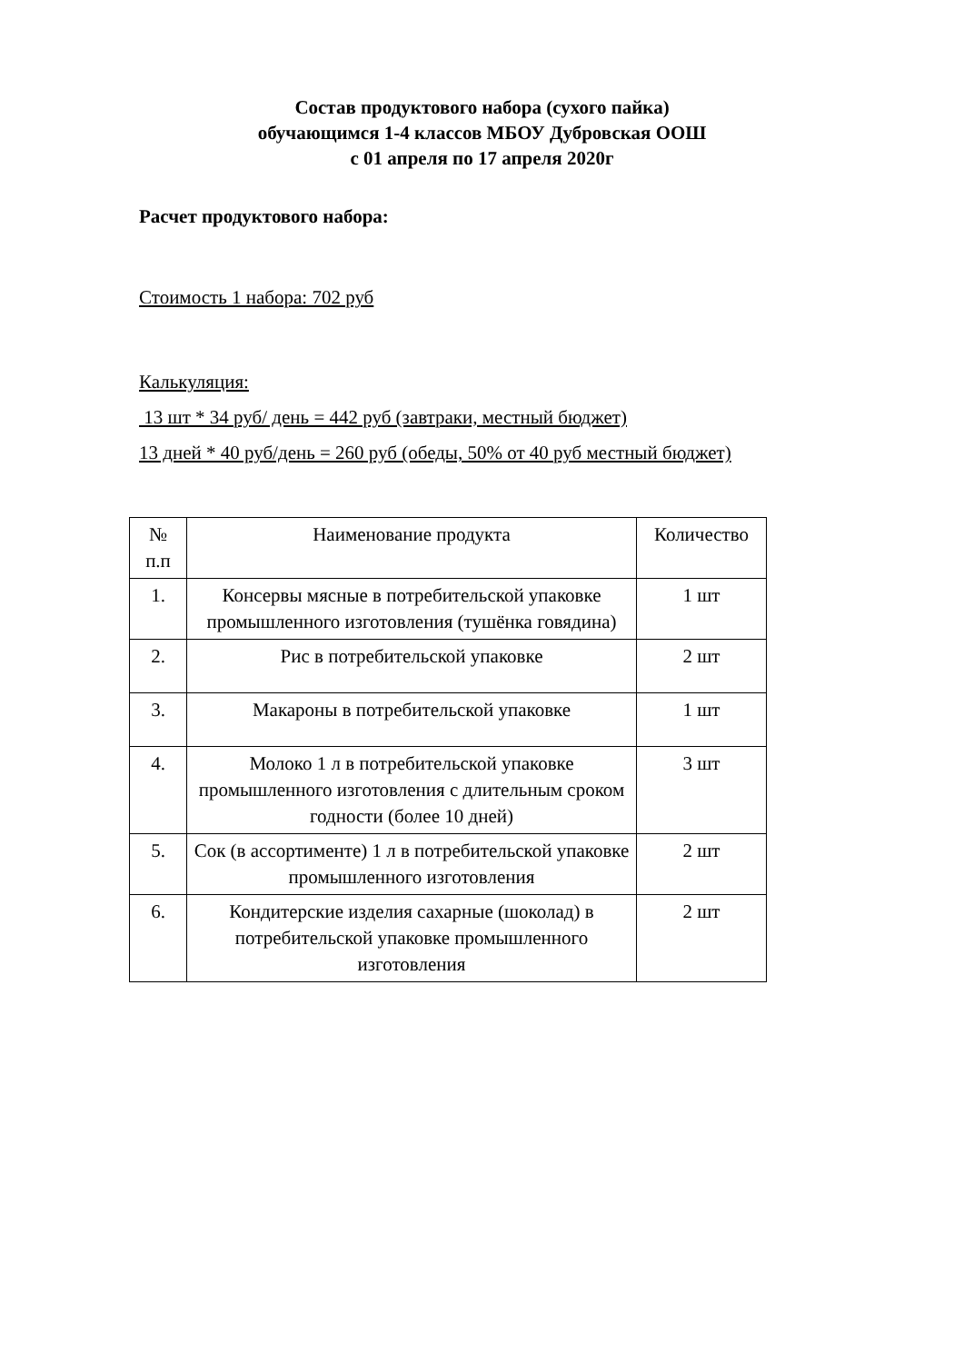Состав продуктового набора (сухого пайка)
обучающимся 1-4 классов МБОУ Дубровская ООШ
с 01 апреля по 17 апреля 2020г
Расчет продуктового набора:
Стоимость 1 набора: 702 руб
Калькуляция:
13 шт * 34 руб/ день = 442 руб (завтраки, местный бюджет)
13 дней * 40 руб/день = 260 руб (обеды, 50% от 40 руб местный бюджет)
| № п.п | Наименование продукта | Количество |
| --- | --- | --- |
| 1. | Консервы мясные в потребительской упаковке промышленного изготовления (тушёнка говядина) | 1 шт |
| 2. | Рис в потребительской упаковке | 2 шт |
| 3. | Макароны в потребительской упаковке | 1 шт |
| 4. | Молоко 1 л в потребительской упаковке промышленного изготовления с длительным сроком годности (более 10 дней) | 3 шт |
| 5. | Сок (в ассортименте) 1 л в потребительской упаковке промышленного изготовления | 2 шт |
| 6. | Кондитерские изделия сахарные (шоколад) в потребительской упаковке промышленного изготовления | 2 шт |